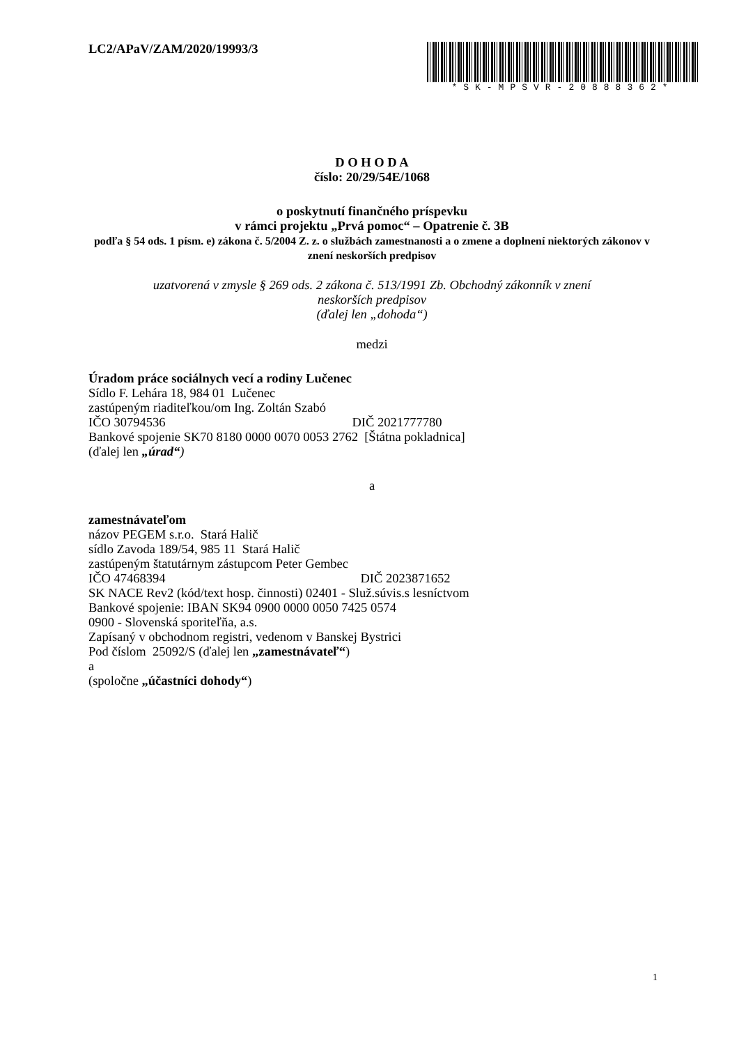LC2/APaV/ZAM/2020/19993/3
*SK-MPSVR-20888362*
D O H O D A
číslo: 20/29/54E/1068
o poskytnutí finančného príspevku
v rámci projektu „Prvá pomoc“ – Opatrenie č. 3B
podľa § 54 ods. 1 písm. e) zákona č. 5/2004 Z. z. o službách zamestnanosti a o zmene a doplnení niektorých zákonov v znení neskorších predpisov
uzatvorená v zmysle § 269 ods. 2 zákona č. 513/1991 Zb. Obchodný zákonník v znení
neskorších predpisov
(ďalej len „dohoda“)
medzi
Úradom práce sociálnych vecí a rodiny Lučenec
Sídlo F. Lehára 18, 984 01 Lučenec
zastúpeným riaditeľkou/om Ing. Zoltán Szabó
IČO 30794536 DIČ 2021777780
Bankové spojenie SK70 8180 0000 0070 0053 2762 [Štátna pokladnica]
(ďalej len „úrad“)
a
zamestnávateľom
názov PEGEM s.r.o. Stará Halič
sídlo Zavoda 189/54, 985 11 Stará Halič
zastúpeným štatutárnym zástupcom Peter Gembec
IČO 47468394 DIČ 2023871652
SK NACE Rev2 (kód/text hosp. činnosti) 02401 - Služ.súvis.s lesníctvom
Bankové spojenie: IBAN SK94 0900 0000 0050 7425 0574
0900 - Slovenská sporiteľňa, a.s.
Zapísaný v obchodnom registri, vedenom v Banskej Bystrici
Pod číslom 25092/S (ďalej len „zamestnávateľ“)
a
(spoločne „účastníci dohody“)
1